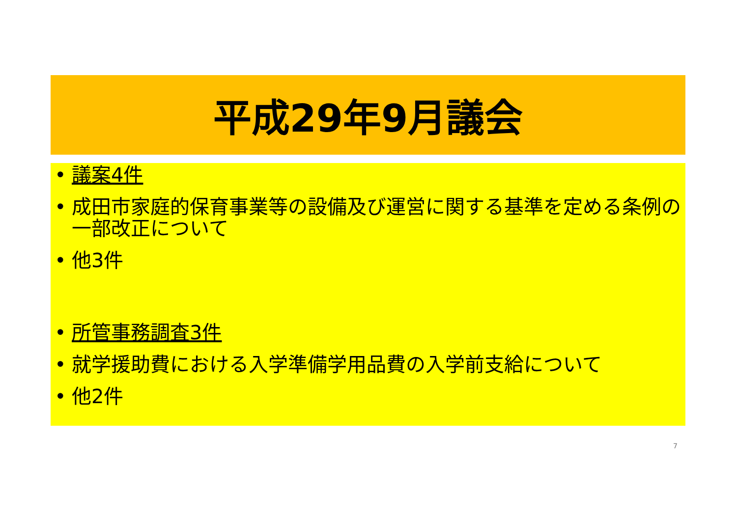平成29年9月議会
• 議案4件
• 成田市家庭的保育事業等の設備及び運営に関する基準を定める条例の一部改正について
• 他3件
• 所管事務調査3件
• 就学援助費における入学準備学用品費の入学前支給について
• 他2件
7